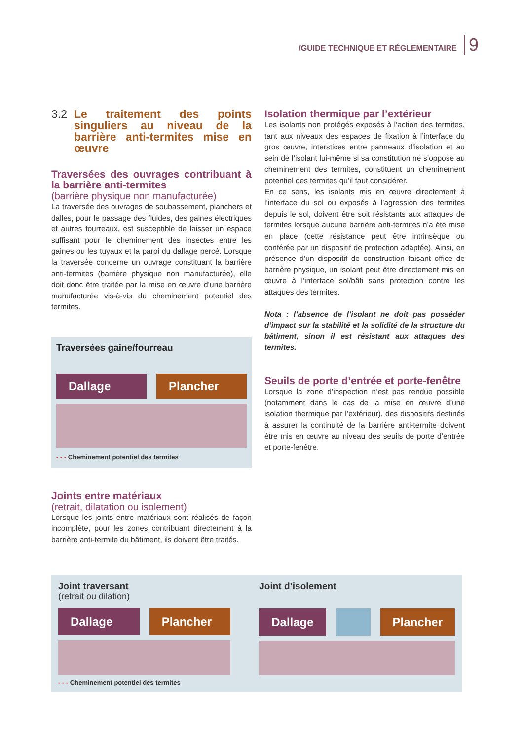/GUIDE TECHNIQUE ET RÉGLEMENTAIRE 9
3.2 Le traitement des points singuliers au niveau de la barrière anti-termites mise en œuvre
Traversées des ouvrages contribuant à la barrière anti-termites
(barrière physique non manufacturée)
La traversée des ouvrages de soubassement, planchers et dalles, pour le passage des fluides, des gaines électriques et autres fourreaux, est susceptible de laisser un espace suffisant pour le cheminement des insectes entre les gaines ou les tuyaux et la paroi du dallage percé. Lorsque la traversée concerne un ouvrage constituant la barrière anti-termites (barrière physique non manufacturée), elle doit donc être traitée par la mise en œuvre d’une barrière manufacturée vis-à-vis du cheminement potentiel des termites.
Traversées gaine/fourreau
Dallage Plancher
- - - Cheminement potentiel des termites
Joints entre matériaux
(retrait, dilatation ou isolement)
Lorsque les joints entre matériaux sont réalisés de façon incomplète, pour les zones contribuant directement à la barrière anti-termite du bâtiment, ils doivent être traités.
Isolation thermique par l’extérieur
Les isolants non protégés exposés à l’action des termites, tant aux niveaux des espaces de fixation à l’interface du gros œuvre, interstices entre panneaux d’isolation et au sein de l’isolant lui-même si sa constitution ne s’oppose au cheminement des termites, constituent un cheminement potentiel des termites qu’il faut considérer.
En ce sens, les isolants mis en œuvre directement à l’interface du sol ou exposés à l’agression des termites depuis le sol, doivent être soit résistants aux attaques de termites lorsque aucune barrière anti-termites n’a été mise en place (cette résistance peut être intrinsèque ou conférée par un dispositif de protection adaptée). Ainsi, en présence d’un dispositif de construction faisant office de barrière physique, un isolant peut être directement mis en œuvre à l’interface sol/bâti sans protection contre les attaques des termites.
Nota : l’absence de l’isolant ne doit pas posséder d’impact sur la stabilité et la solidité de la structure du bâtiment, sinon il est résistant aux attaques des termites.
Seuils de porte d’entrée et porte-fenêtre
Lorsque la zone d’inspection n’est pas rendue possible (notamment dans le cas de la mise en œuvre d’une isolation thermique par l’extérieur), des dispositifs destinés à assurer la continuité de la barrière anti-termite doivent être mis en œuvre au niveau des seuils de porte d’entrée et porte-fenêtre.
Joint traversant
(retrait ou dilation)
Dallage Plancher
- - - Cheminement potentiel des termites
Joint d’isolement
Dallage Plancher